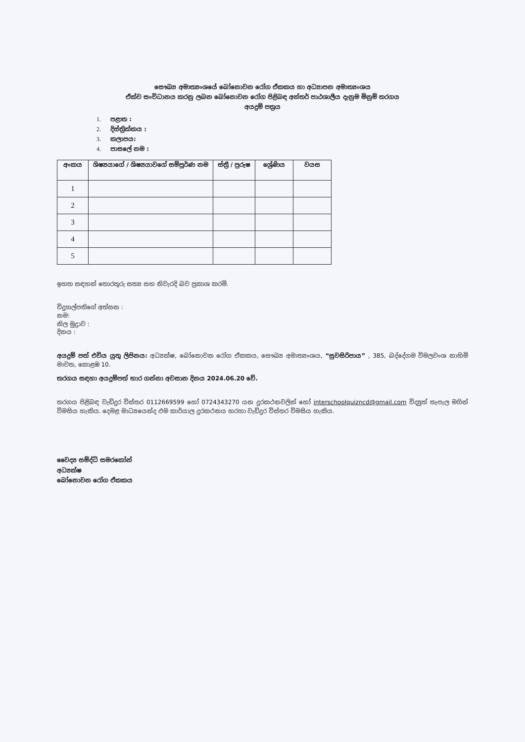සෞඛ්‍ය අමාත්‍යංශයේ බෝනොවන රෝග ඒකකය හා අධ්‍යාපන අමාත්‍යංශය
ඒක්ව සංවිධානය කරනු ලබන බෝනොවන රෝග පිළිබඳ අන්තර් පාඨශාලීය දැනුම මිනුම් තරගය
අයදුම් පත්‍රය
1. පළාත :
2. දිස්ත්‍රික්කය :
3. කලාපය:
4. පාසලේ නම :
| අංකය | ශිෂ්‍යයාගේ / ශිෂ්‍යයාවගේ සම්පූර්ණ නම | ස්ත්‍රී / පුරුෂ | ශ්‍රේණිය | වයස |
| --- | --- | --- | --- | --- |
| 1 | | | | |
| 2 | | | | |
| 3 | | | | |
| 4 | | | | |
| 5 | | | | |
ඉහත සඳහන් තොරතුරු සත්‍ය සහ නිවැරදි බව ප්‍රකාශ කරමි.
විදුහල්පතිගේ අත්සන :
නම:
නිල මුද්‍රාව :
දිනය :
අයදුම් පත් එවිය යුතු ලිපිනය: අධ්‍යක්ෂ, බෝනොවන රෝග ඒකකය, සෞඛ්‍ය අමාත්‍යංශය, “සුවසිරිපාය” , 385, බද්දේගම විමලවංශ නාහිමි මාවත, කොළඹ 10.
තරගය සඳහා අයදුම්පත් භාර ගන්නා අවසාන දිනය 2024.06.20 වේ.
තරගය පිළිබඳ වැඩිදුර විස්තර 0112669599 හෝ 0724343270 යන දුරකථනවලින් හෝ interschoolquizncd@gmail.com විද්‍යුත් තැපැල මගින් විමසිය හැකිය. දෙමළ මාධ්‍යයෙන්ද එම කාර්යාල දුරකථනය හරහා වැඩිදුර විස්තර විමසිය හැකිය.
වෛද්‍ය සම්ද්ධි සමරකෝන්
අධ්‍යක්ෂ
බෝනොවන රෝග ඒකකය